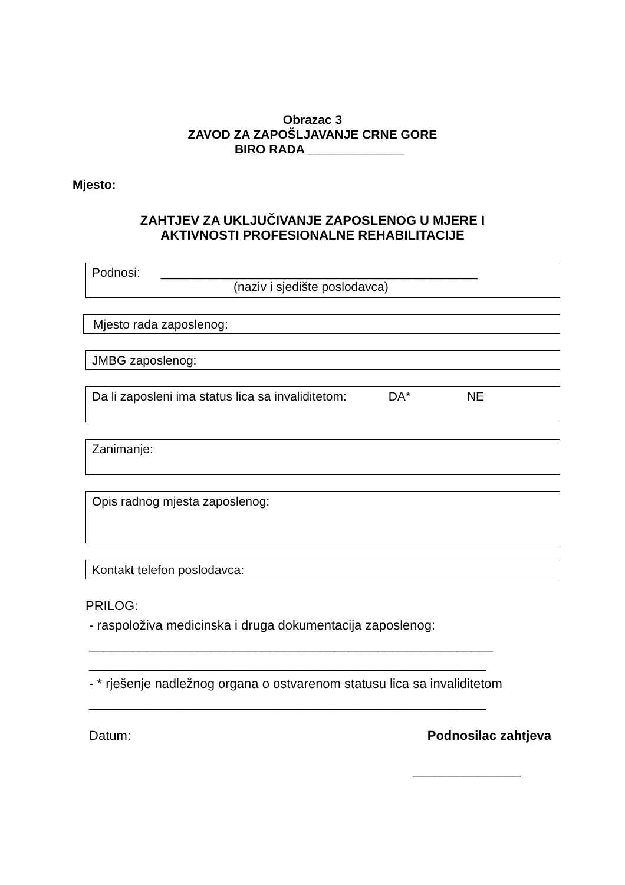Obrazac 3
ZAVOD ZA ZAPOŠLJAVANJE CRNE GORE
BIRO RADA ______________
Mjesto:
ZAHTJEV ZA UKLJUČIVANJE ZAPOSLENOG U MJERE I
AKTIVNOSTI PROFESIONALNE REHABILITACIJE
Podnosi: ______________________________________________
(naziv i sjedište poslodavca)
Mjesto rada zaposlenog:
JMBG zaposlenog:
Da li zaposleni ima status lica sa invaliditetom: DA* NE
Zanimanje:
Opis radnog mjesta zaposlenog:
Kontakt telefon poslodavca:
PRILOG:
- raspoloživa medicinska i druga dokumentacija zaposlenog:
________________________________________________________
_______________________________________________________
- * rješenje nadležnog organa o ostvarenom statusu lica sa invaliditetom
_______________________________________________________
Datum: Podnosilac zahtjeva
_______________